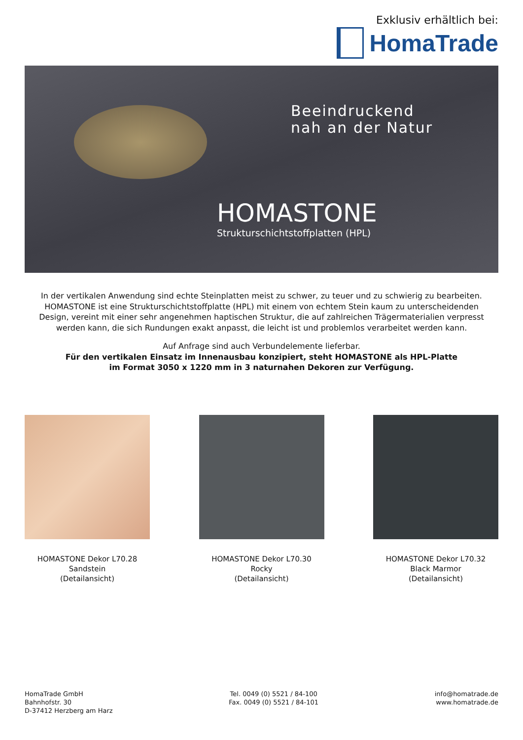Exklusiv erhältlich bei:
HomaTrade
Beeindruckend
nah an der Natur
HOMASTONE
Strukturschichtstoffplatten (HPL)
In der vertikalen Anwendung sind echte Steinplatten meist zu schwer, zu teuer und zu schwierig zu bearbeiten. HOMASTONE ist eine Strukturschichtstoffplatte (HPL) mit einem von echtem Stein kaum zu unterscheidenden Design, vereint mit einer sehr angenehmen haptischen Struktur, die auf zahlreichen Trägermaterialien verpresst werden kann, die sich Rundungen exakt anpasst, die leicht ist und problemlos verarbeitet werden kann.
Auf Anfrage sind auch Verbundelemente lieferbar.
Für den vertikalen Einsatz im Innenausbau konzipiert, steht HOMASTONE als HPL-Platte
im Format 3050 x 1220 mm in 3 naturnahen Dekoren zur Verfügung.
HOMASTONE Dekor L70.28
Sandstein
(Detailansicht)
HOMASTONE Dekor L70.30
Rocky
(Detailansicht)
HOMASTONE Dekor L70.32
Black Marmor
(Detailansicht)
HomaTrade GmbH
Bahnhofstr. 30
D-37412 Herzberg am Harz
Tel. 0049 (0) 5521 / 84-100
Fax. 0049 (0) 5521 / 84-101
info@homatrade.de
www.homatrade.de